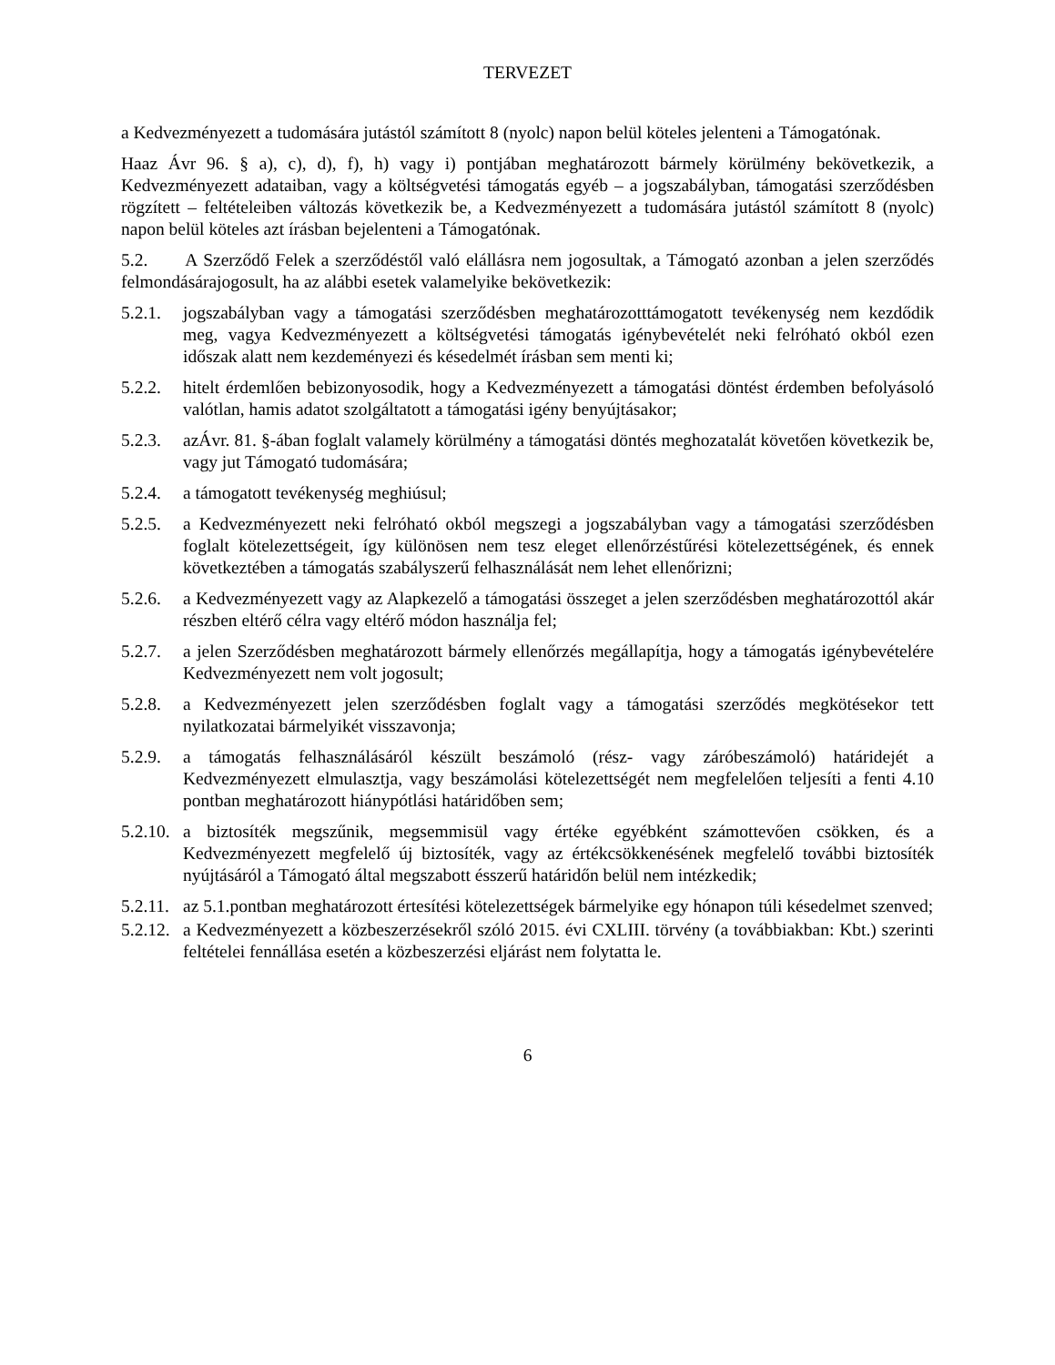TERVEZET
a Kedvezményezett a tudomására jutástól számított 8 (nyolc) napon belül köteles jelenteni a Támogatónak.
Haaz Ávr 96. § a), c), d), f), h) vagy i) pontjában meghatározott bármely körülmény bekövetkezik, a Kedvezményezett adataiban, vagy a költségvetési támogatás egyéb – a jogszabályban, támogatási szerződésben rögzített – feltételeiben változás következik be, a Kedvezményezett a tudomására jutástól számított 8 (nyolc) napon belül köteles azt írásban bejelenteni a Támogatónak.
5.2. A Szerződő Felek a szerződéstől való elállásra nem jogosultak, a Támogató azonban a jelen szerződés felmondásárajogosult, ha az alábbi esetek valamelyike bekövetkezik:
5.2.1. jogszabályban vagy a támogatási szerződésben meghatározotttámogatott tevékenység nem kezdődik meg, vagya Kedvezményezett a költségvetési támogatás igénybevételét neki felróható okból ezen időszak alatt nem kezdeményezi és késedelmét írásban sem menti ki;
5.2.2. hitelt érdemlően bebizonyosodik, hogy a Kedvezményezett a támogatási döntést érdemben befolyásoló valótlan, hamis adatot szolgáltatott a támogatási igény benyújtásakor;
5.2.3. azÁvr. 81. §-ában foglalt valamely körülmény a támogatási döntés meghozatalát követően következik be, vagy jut Támogató tudomására;
5.2.4. a támogatott tevékenység meghiúsul;
5.2.5. a Kedvezményezett neki felróható okból megszegi a jogszabályban vagy a támogatási szerződésben foglalt kötelezettségeit, így különösen nem tesz eleget ellenőrzéstűrési kötelezettségének, és ennek következtében a támogatás szabályszerű felhasználását nem lehet ellenőrizni;
5.2.6. a Kedvezményezett vagy az Alapkezelő a támogatási összeget a jelen szerződésben meghatározottól akár részben eltérő célra vagy eltérő módon használja fel;
5.2.7. a jelen Szerződésben meghatározott bármely ellenőrzés megállapítja, hogy a támogatás igénybevételére Kedvezményezett nem volt jogosult;
5.2.8. a Kedvezményezett jelen szerződésben foglalt vagy a támogatási szerződés megkötésekor tett nyilatkozatai bármelyikét visszavonja;
5.2.9. a támogatás felhasználásáról készült beszámoló (rész- vagy záróbeszámoló) határidejét a Kedvezményezett elmulasztja, vagy beszámolási kötelezettségét nem megfelelően teljesíti a fenti 4.10 pontban meghatározott hiánypótlási határidőben sem;
5.2.10. a biztosíték megszűnik, megsemmisül vagy értéke egyébként számottevően csökken, és a Kedvezményezett megfelelő új biztosíték, vagy az értékcsökkenésének megfelelő további biztosíték nyújtásáról a Támogató által megszabott ésszerű határidőn belül nem intézkedik;
5.2.11. az 5.1.pontban meghatározott értesítési kötelezettségek bármelyike egy hónapon túli késedelmet szenved;
5.2.12. a Kedvezményezett a közbeszerzésekről szóló 2015. évi CXLIII. törvény (a továbbiakban: Kbt.) szerinti feltételei fennállása esetén a közbeszerzési eljárást nem folytatta le.
6